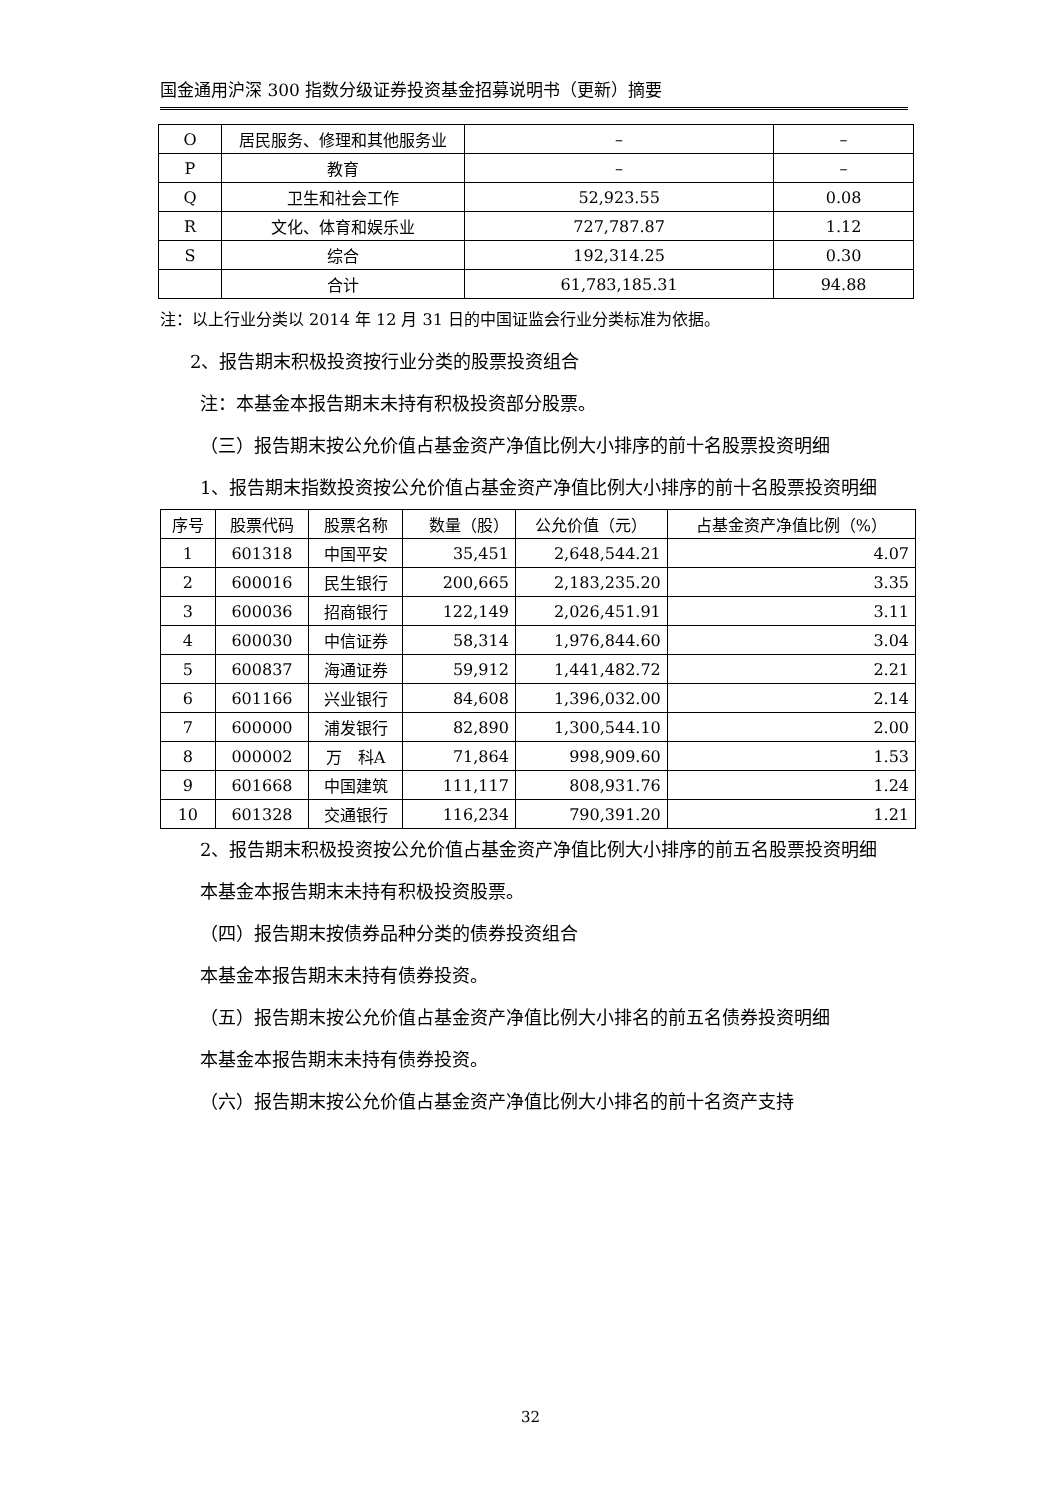国金通用沪深 300 指数分级证券投资基金招募说明书（更新）摘要
| O | 居民服务、修理和其他服务业 | – | – |
| P | 教育 | – | – |
| Q | 卫生和社会工作 | 52,923.55 | 0.08 |
| R | 文化、体育和娱乐业 | 727,787.87 | 1.12 |
| S | 综合 | 192,314.25 | 0.30 |
| | 合计 | 61,783,185.31 | 94.88 |
注：以上行业分类以 2014 年 12 月 31 日的中国证监会行业分类标准为依据。
2、报告期末积极投资按行业分类的股票投资组合
注：本基金本报告期末未持有积极投资部分股票。
（三）报告期末按公允价值占基金资产净值比例大小排序的前十名股票投资明细
1、报告期末指数投资按公允价值占基金资产净值比例大小排序的前十名股票投资明细
| 序号 | 股票代码 | 股票名称 | 数量（股） | 公允价值（元） | 占基金资产净值比例（%） |
| --- | --- | --- | --- | --- | --- |
| 1 | 601318 | 中国平安 | 35,451 | 2,648,544.21 | 4.07 |
| 2 | 600016 | 民生银行 | 200,665 | 2,183,235.20 | 3.35 |
| 3 | 600036 | 招商银行 | 122,149 | 2,026,451.91 | 3.11 |
| 4 | 600030 | 中信证券 | 58,314 | 1,976,844.60 | 3.04 |
| 5 | 600837 | 海通证券 | 59,912 | 1,441,482.72 | 2.21 |
| 6 | 601166 | 兴业银行 | 84,608 | 1,396,032.00 | 2.14 |
| 7 | 600000 | 浦发银行 | 82,890 | 1,300,544.10 | 2.00 |
| 8 | 000002 | 万 科A | 71,864 | 998,909.60 | 1.53 |
| 9 | 601668 | 中国建筑 | 111,117 | 808,931.76 | 1.24 |
| 10 | 601328 | 交通银行 | 116,234 | 790,391.20 | 1.21 |
2、报告期末积极投资按公允价值占基金资产净值比例大小排序的前五名股票投资明细
本基金本报告期末未持有积极投资股票。
（四）报告期末按债券品种分类的债券投资组合
本基金本报告期末未持有债券投资。
（五）报告期末按公允价值占基金资产净值比例大小排名的前五名债券投资明细
本基金本报告期末未持有债券投资。
（六）报告期末按公允价值占基金资产净值比例大小排名的前十名资产支持
32